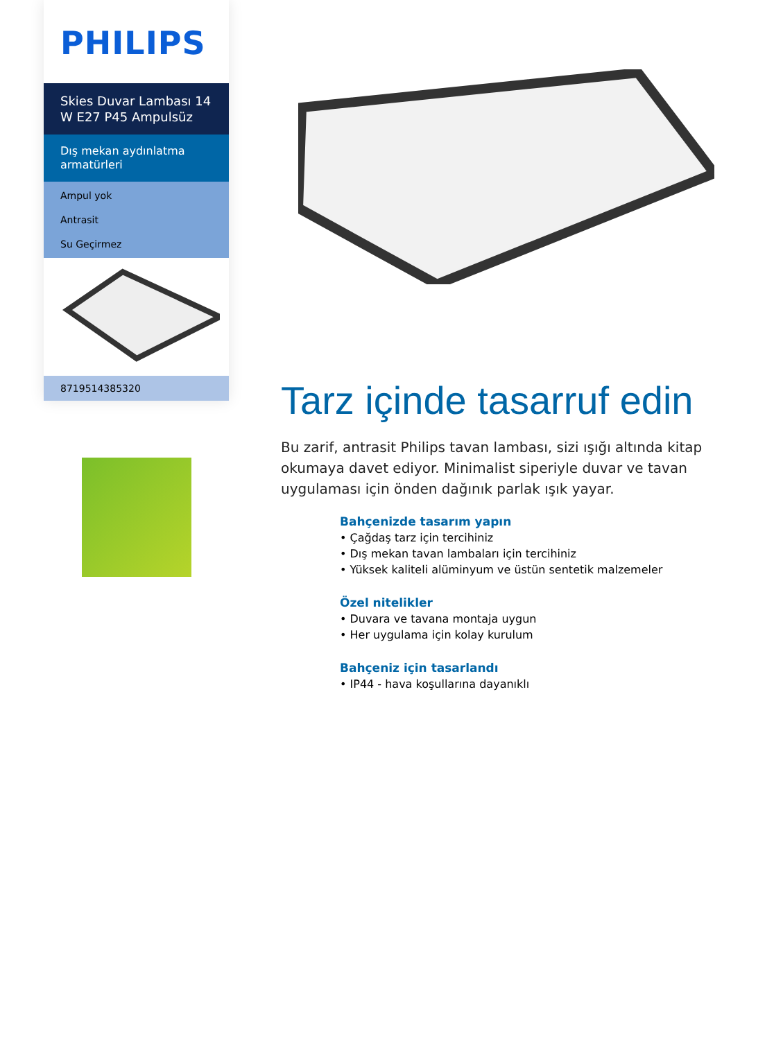PHILIPS
Skies Duvar Lambası 14 W E27 P45 Ampulsüz
Dış mekan aydınlatma armatürleri
Ampul yok
Antrasit
Su Geçirmez
8719514385320
Tarz içinde tasarruf edin
Bu zarif, antrasit Philips tavan lambası, sizi ışığı altında kitap okumaya davet ediyor. Minimalist siperiyle duvar ve tavan uygulaması için önden dağınık parlak ışık yayar.
Bahçenizde tasarım yapın
• Çağdaş tarz için tercihiniz
• Dış mekan tavan lambaları için tercihiniz
• Yüksek kaliteli alüminyum ve üstün sentetik malzemeler
Özel nitelikler
• Duvara ve tavana montaja uygun
• Her uygulama için kolay kurulum
Bahçeniz için tasarlandı
• IP44 - hava koşullarına dayanıklı